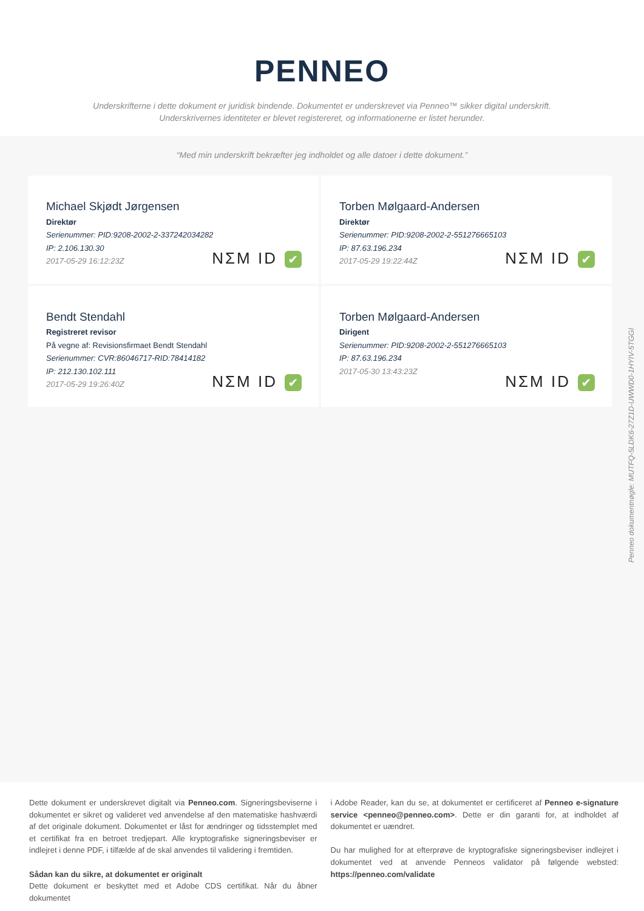PENNEO
Underskrifterne i dette dokument er juridisk bindende. Dokumentet er underskrevet via Penneo™ sikker digital underskrift.
Underskrivernes identiteter er blevet registereret, og informationerne er listet herunder.
“Med min underskrift bekræfter jeg indholdet og alle datoer i dette dokument.”
Michael Skjødt Jørgensen
Direktør
Serienummer: PID:9208-2002-2-337242034282
IP: 2.106.130.30
2017-05-29 16:12:23Z
NΣM ID ✔
Torben Mølgaard-Andersen
Direktør
Serienummer: PID:9208-2002-2-551276665103
IP: 87.63.196.234
2017-05-29 19:22:44Z
NΣM ID ✔
Bendt Stendahl
Registreret revisor
På vegne af: Revisionsfirmaet Bendt Stendahl
Serienummer: CVR:86046717-RID:78414182
IP: 212.130.102.111
2017-05-29 19:26:40Z
NΣM ID ✔
Torben Mølgaard-Andersen
Dirigent
Serienummer: PID:9208-2002-2-551276665103
IP: 87.63.196.234
2017-05-30 13:43:23Z
NΣM ID ✔
Penneo dokumentnøgle: MUTFQ-5LDK6-27Z1D-UWWD0-1HYIV-5TGGI
Dette dokument er underskrevet digitalt via Penneo.com. Signeringsbeviserne i dokumentet er sikret og valideret ved anvendelse af den matematiske hashværdi af det originale dokument. Dokumentet er låst for ændringer og tidsstemplet med et certifikat fra en betroet tredjepart. Alle kryptografiske signeringsbeviser er indlejret i denne PDF, i tilfælde af de skal anvendes til validering i fremtiden.
Sådan kan du sikre, at dokumentet er originalt
Dette dokument er beskyttet med et Adobe CDS certifikat. Når du åbner dokumentet
i Adobe Reader, kan du se, at dokumentet er certificeret af Penneo e-signature service <penneo@penneo.com>. Dette er din garanti for, at indholdet af dokumentet er uændret.
Du har mulighed for at efterprøve de kryptografiske signeringsbeviser indlejret i dokumentet ved at anvende Penneos validator på følgende websted: https://penneo.com/validate